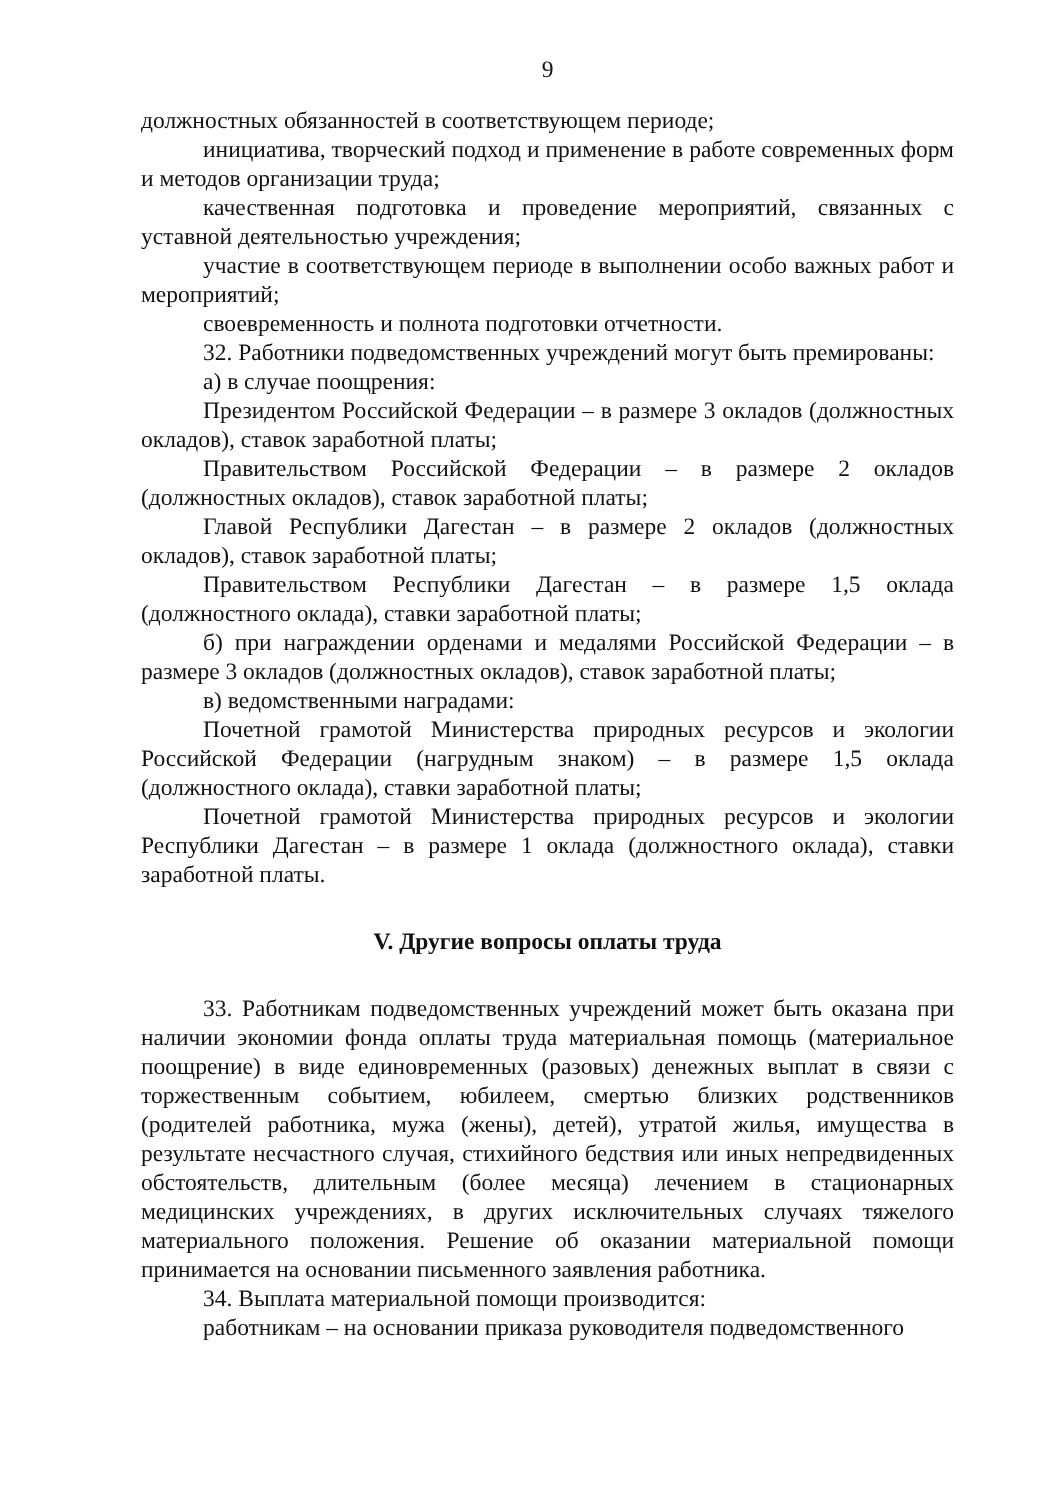9
должностных обязанностей в соответствующем периоде;
инициатива, творческий подход и применение в работе современных форм и методов организации труда;
качественная подготовка и проведение мероприятий, связанных с уставной деятельностью учреждения;
участие в соответствующем периоде в выполнении особо важных работ и мероприятий;
своевременность и полнота подготовки отчетности.
32. Работники подведомственных учреждений могут быть премированы:
а) в случае поощрения:
Президентом Российской Федерации – в размере 3 окладов (должностных окладов), ставок заработной платы;
Правительством Российской Федерации – в размере 2 окладов (должностных окладов), ставок заработной платы;
Главой Республики Дагестан – в размере 2 окладов (должностных окладов), ставок заработной платы;
Правительством Республики Дагестан – в размере 1,5 оклада (должностного оклада), ставки заработной платы;
б) при награждении орденами и медалями Российской Федерации – в размере 3 окладов (должностных окладов), ставок заработной платы;
в) ведомственными наградами:
Почетной грамотой Министерства природных ресурсов и экологии Российской Федерации (нагрудным знаком) – в размере 1,5 оклада (должностного оклада), ставки заработной платы;
Почетной грамотой Министерства природных ресурсов и экологии Республики Дагестан – в размере 1 оклада (должностного оклада), ставки заработной платы.
V. Другие вопросы оплаты труда
33. Работникам подведомственных учреждений может быть оказана при наличии экономии фонда оплаты труда материальная помощь (материальное поощрение) в виде единовременных (разовых) денежных выплат в связи с торжественным событием, юбилеем, смертью близких родственников (родителей работника, мужа (жены), детей), утратой жилья, имущества в результате несчастного случая, стихийного бедствия или иных непредвиденных обстоятельств, длительным (более месяца) лечением в стационарных медицинских учреждениях, в других исключительных случаях тяжелого материального положения. Решение об оказании материальной помощи принимается на основании письменного заявления работника.
34. Выплата материальной помощи производится:
работникам – на основании приказа руководителя подведомственного